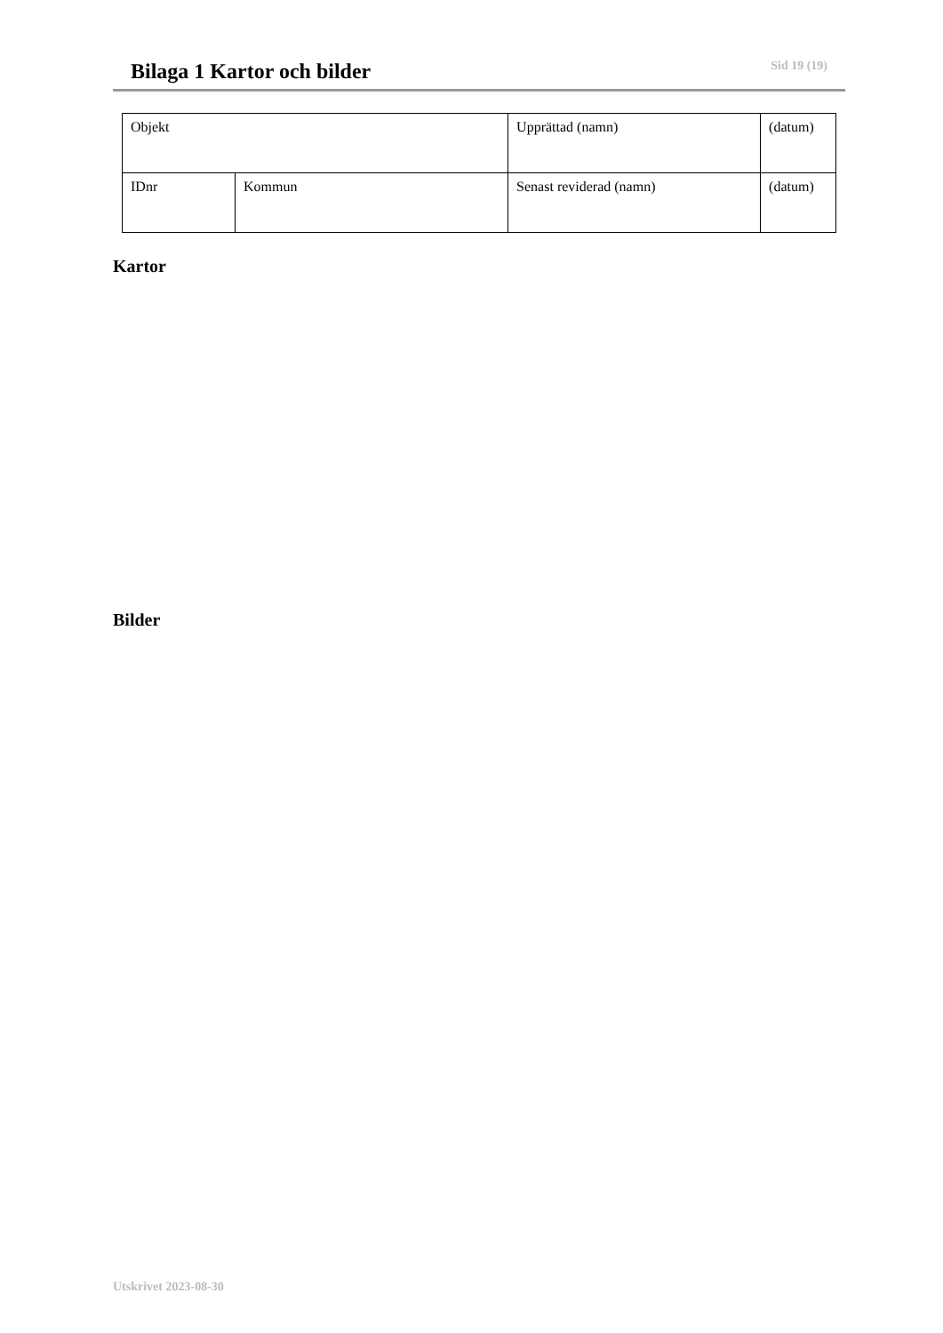Bilaga 1 Kartor och bilder
Sid 19 (19)
| Objekt | | Upprättad (namn) | (datum) |
| IDnr | Kommun | Senast reviderad (namn) | (datum) |
Kartor
Bilder
Utskrivet 2023-08-30